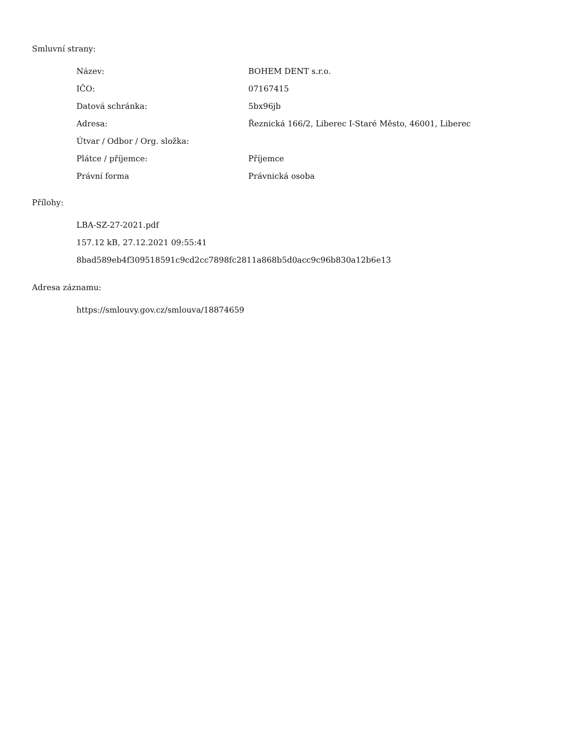Smluvní strany:
| Název: | BOHEM DENT s.r.o. |
| IČO: | 07167415 |
| Datová schránka: | 5bx96jb |
| Adresa: | Řeznická 166/2, Liberec I-Staré Město, 46001, Liberec |
| Útvar / Odbor / Org. složka: | |
| Plátce / příjemce: | Příjemce |
| Právní forma | Právnická osoba |
Přílohy:
LBA-SZ-27-2021.pdf
157.12 kB, 27.12.2021 09:55:41
8bad589eb4f309518591c9cd2cc7898fc2811a868b5d0acc9c96b830a12b6e13
Adresa záznamu:
https://smlouvy.gov.cz/smlouva/18874659